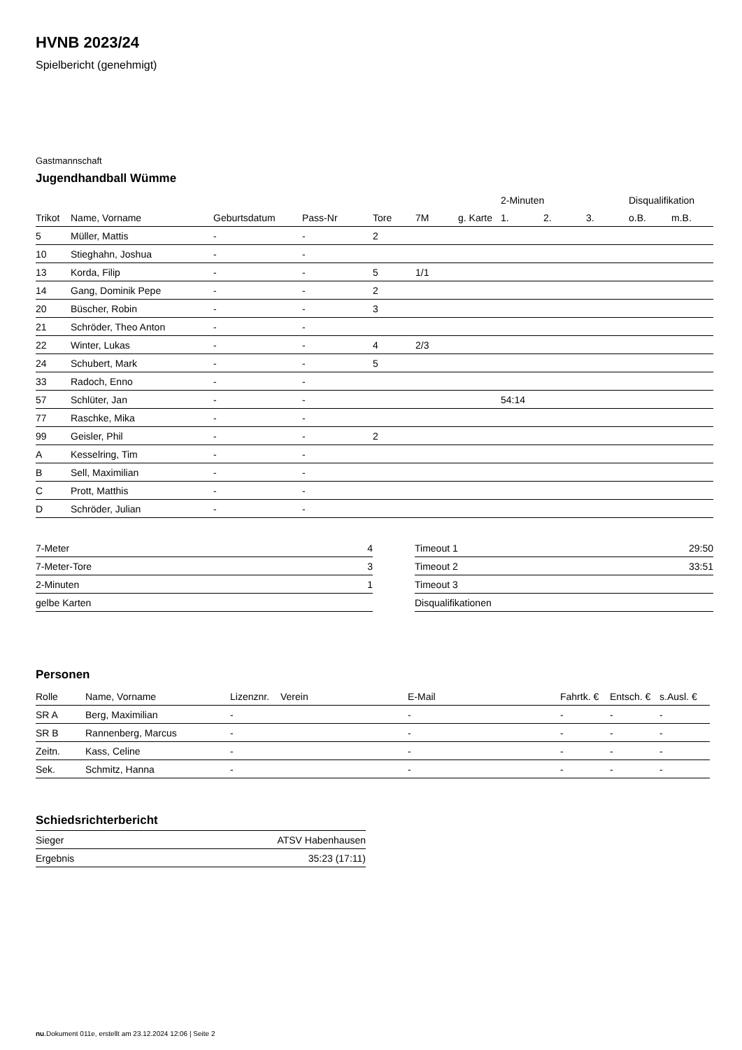HVNB 2023/24
Spielbericht (genehmigt)
Gastmannschaft
Jugendhandball Wümme
| | | | | | | | 2-Minuten | | | Disqualifikation | |
| --- | --- | --- | --- | --- | --- | --- | --- | --- | --- | --- | --- |
| Trikot | Name, Vorname | Geburtsdatum | Pass-Nr | Tore | 7M | g. Karte | 1. | 2. | 3. | o.B. | m.B. |
| 5 | Müller, Mattis | - | - | 2 | | | | | | | |
| 10 | Stieghahn, Joshua | - | - | | | | | | | | |
| 13 | Korda, Filip | - | - | 5 | 1/1 | | | | | | |
| 14 | Gang, Dominik Pepe | - | - | 2 | | | | | | | |
| 20 | Büscher, Robin | - | - | 3 | | | | | | | |
| 21 | Schröder, Theo Anton | - | - | | | | | | | | |
| 22 | Winter, Lukas | - | - | 4 | 2/3 | | | | | | |
| 24 | Schubert, Mark | - | - | 5 | | | | | | | |
| 33 | Radoch, Enno | - | - | | | | | | | | |
| 57 | Schlüter, Jan | - | - | | | | 54:14 | | | | |
| 77 | Raschke, Mika | - | - | | | | | | | | |
| 99 | Geisler, Phil | - | - | 2 | | | | | | | |
| A | Kesselring, Tim | - | - | | | | | | | | |
| B | Sell, Maximilian | - | - | | | | | | | | |
| C | Prott, Matthis | - | - | | | | | | | | |
| D | Schröder, Julian | - | - | | | | | | | | |
| 7-Meter | 4 |
| 7-Meter-Tore | 3 |
| 2-Minuten | 1 |
| gelbe Karten | |
| Timeout 1 | 29:50 |
| Timeout 2 | 33:51 |
| Timeout 3 | |
| Disqualifikationen | |
Personen
| Rolle | Name, Vorname | Lizenznr. | Verein | E-Mail | Fahrtk. € | Entsch. € | s.Ausl. € |
| --- | --- | --- | --- | --- | --- | --- | --- |
| SR A | Berg, Maximilian | - | | - | - | - | - |
| SR B | Rannenberg, Marcus | - | | - | - | - | - |
| Zeitn. | Kass, Celine | - | | - | - | - | - |
| Sek. | Schmitz, Hanna | - | | - | - | - | - |
Schiedsrichterbericht
| Sieger | ATSV Habenhausen |
| Ergebnis | 35:23 (17:11) |
nu.Dokument 011e, erstellt am 23.12.2024 12:06 | Seite 2